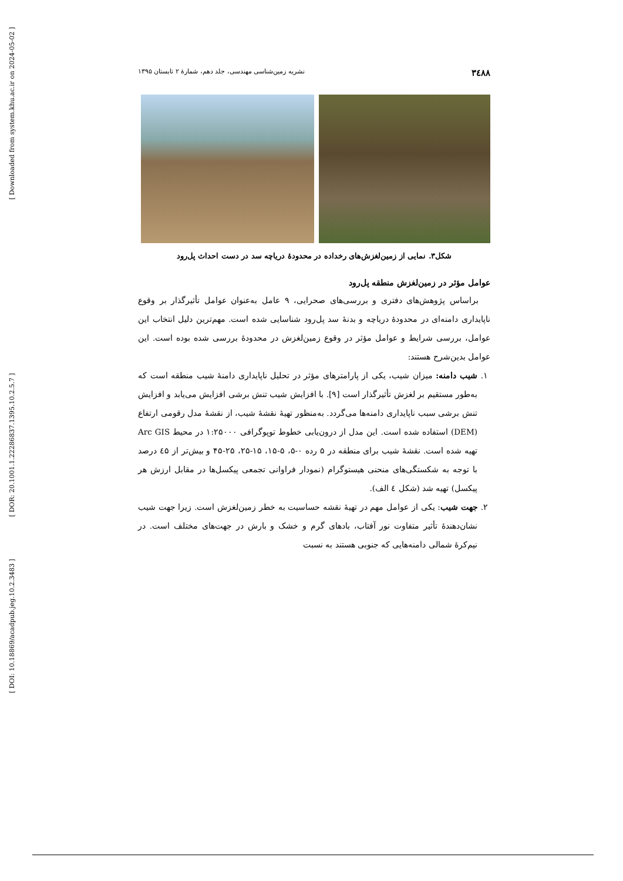[ Downloaded from system.khu.ac.ir on 2024-05-02 ]
[ DOR: 20.1001.1.22286837.1395.10.2.5.7 ]
[ DOI: 10.18869/acadpub.jeg.10.2.3483 ]
۳٤۸۸ نشریه زمین‌شناسی مهندسی، جلد دهم، شمارهٔ ۲ تابستان ۱۳۹۵
شکل۳. نمایی از زمین‌لغزش‌های رخداده در محدودهٔ دریاچه سد در دست احداث پل‌رود
عوامل مؤثر در زمین‌لغزش منطقه پل‌رود
براساس پژوهش‌های دفتری و بررسی‌های صحرایی، ۹ عامل به‌عنوان عوامل تأثیرگذار بر وقوع ناپایداری دامنه‌ای در محدودهٔ دریاچه و بدنهٔ سد پل‌رود شناسایی شده است. مهم‌ترین دلیل انتخاب این عوامل، بررسی شرایط و عوامل مؤثر در وقوع زمین‌لغزش در محدودهٔ بررسی شده بوده است. این عوامل بدین‌شرح هستند:
۱. شیب دامنه: میزان شیب، یکی از پارامترهای مؤثر در تحلیل ناپایداری دامنهٔ شیب منطقه است که به‌طور مستقیم بر لغزش تأثیرگذار است [۹]. با افزایش شیب تنش برشی افزایش می‌یابد و افزایش تنش برشی سبب ناپایداری دامنه‌ها می‌گردد. به‌منظور تهیهٔ نقشهٔ شیب، از نقشهٔ مدل رقومی ارتفاع (DEM) استفاده شده است. این مدل از درون‌یابی خطوط توپوگرافی ۱:۲۵۰۰۰ در محیط Arc GIS تهیه شده است. نقشهٔ شیب برای منطقه در ۵ رده ۰-۵، ۵-۱۵، ۱۵-۲۵، ۲۵-۴۵ و بیش‌تر از ٤۵ درصد با توجه به شکستگی‌های منحنی هیستوگرام (نمودار فراوانی تجمعی پیکسل‌ها در مقابل ارزش هر پیکسل) تهیه شد (شکل ٤ الف).
۲. جهت شیب: یکی از عوامل مهم در تهیهٔ نقشه حساسیت به خطر زمین‌لغزش است. زیرا جهت شیب نشان‌دهندهٔ تأثیر متفاوت نور آفتاب، بادهای گرم و خشک و بارش در جهت‌های مختلف است. در نیم‌کرهٔ شمالی دامنه‌هایی که جنوبی هستند به نسبت